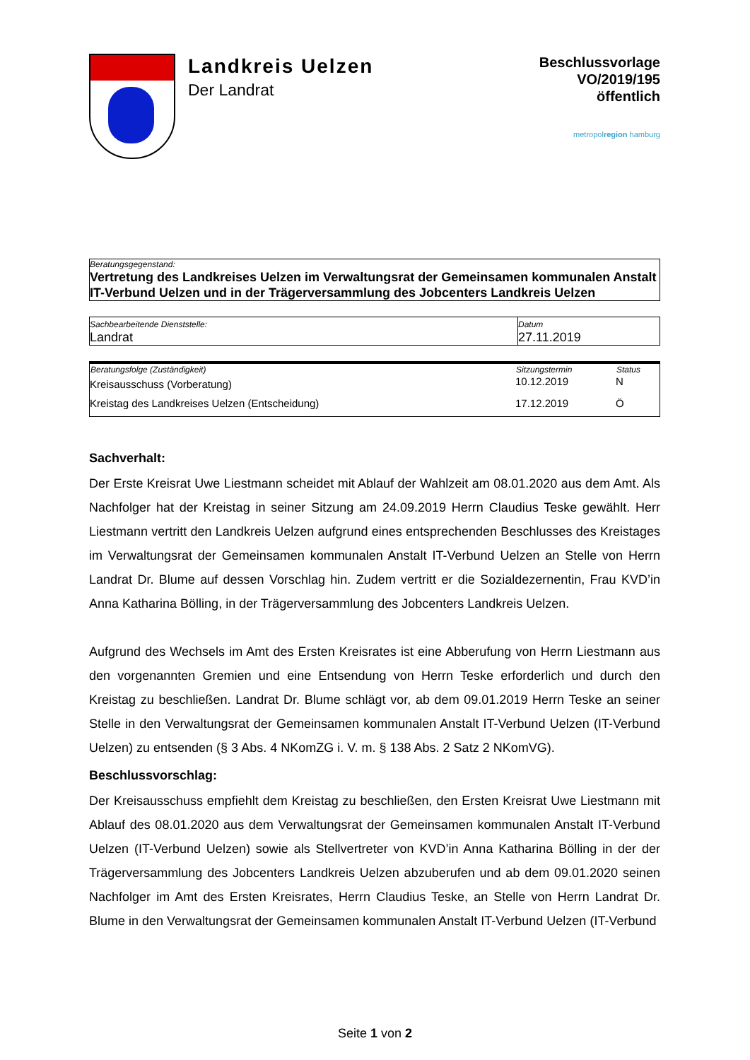Landkreis Uelzen
Der Landrat
Beschlussvorlage
VO/2019/195
öffentlich
metropolregion hamburg
Beratungsgegenstand:
Vertretung des Landkreises Uelzen im Verwaltungsrat der Gemeinsamen kommunalen Anstalt IT-Verbund Uelzen und in der Trägerversammlung des Jobcenters Landkreis Uelzen
| Sachbearbeitende Dienststelle: Landrat | Datum 27.11.2019 |
| Beratungsfolge (Zuständigkeit) | Sitzungstermin | Status |
| --- | --- | --- |
| Kreisausschuss (Vorberatung) | 10.12.2019 | N |
| Kreistag des Landkreises Uelzen (Entscheidung) | 17.12.2019 | Ö |
Sachverhalt:
Der Erste Kreisrat Uwe Liestmann scheidet mit Ablauf der Wahlzeit am 08.01.2020 aus dem Amt. Als Nachfolger hat der Kreistag in seiner Sitzung am 24.09.2019 Herrn Claudius Teske gewählt. Herr Liestmann vertritt den Landkreis Uelzen aufgrund eines entsprechenden Beschlusses des Kreistages im Verwaltungsrat der Gemeinsamen kommunalen Anstalt IT-Verbund Uelzen an Stelle von Herrn Landrat Dr. Blume auf dessen Vorschlag hin. Zudem vertritt er die Sozialdezernentin, Frau KVD’in Anna Katharina Bölling, in der Trägerversammlung des Jobcenters Landkreis Uelzen.
Aufgrund des Wechsels im Amt des Ersten Kreisrates ist eine Abberufung von Herrn Liestmann aus den vorgenannten Gremien und eine Entsendung von Herrn Teske erforderlich und durch den Kreistag zu beschließen. Landrat Dr. Blume schlägt vor, ab dem 09.01.2019 Herrn Teske an seiner Stelle in den Verwaltungsrat der Gemeinsamen kommunalen Anstalt IT-Verbund Uelzen (IT-Verbund Uelzen) zu entsenden (§ 3 Abs. 4 NKomZG i. V. m. § 138 Abs. 2 Satz 2 NKomVG).
Beschlussvorschlag:
Der Kreisausschuss empfiehlt dem Kreistag zu beschließen, den Ersten Kreisrat Uwe Liestmann mit Ablauf des 08.01.2020 aus dem Verwaltungsrat der Gemeinsamen kommunalen Anstalt IT-Verbund Uelzen (IT-Verbund Uelzen) sowie als Stellvertreter von KVD’in Anna Katharina Bölling in der der Trägerversammlung des Jobcenters Landkreis Uelzen abzuberufen und ab dem 09.01.2020 seinen Nachfolger im Amt des Ersten Kreisrates, Herrn Claudius Teske, an Stelle von Herrn Landrat Dr. Blume in den Verwaltungsrat der Gemeinsamen kommunalen Anstalt IT-Verbund Uelzen (IT-Verbund
Seite 1 von 2